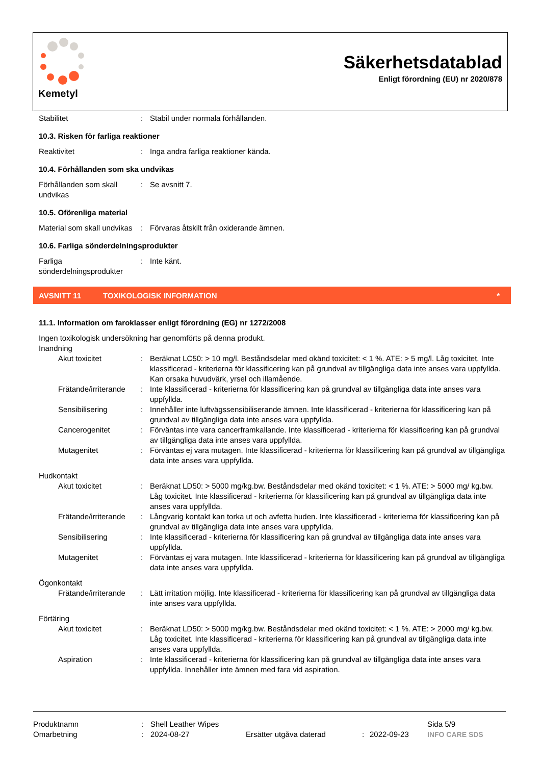Kemetyl
Säkerhetsdatablad
Enligt förordning (EU) nr 2020/878
Stabilitet : Stabil under normala förhållanden.
10.3. Risken för farliga reaktioner
Reaktivitet : Inga andra farliga reaktioner kända.
10.4. Förhållanden som ska undvikas
Förhållanden som skall undvikas
: Se avsnitt 7.
10.5. Oförenliga material
Material som skall undvikas
: Förvaras åtskilt från oxiderande ämnen.
10.6. Farliga sönderdelningsprodukter
Farliga sönderdelningsprodukter
: Inte känt.
AVSNITT 11 TOXIKOLOGISK INFORMATION *
11.1. Information om faroklasser enligt förordning (EG) nr 1272/2008
Ingen toxikologisk undersökning har genomförts på denna produkt.
Inandning
Akut toxicitet : Beräknat LC50: > 10 mg/l. Beståndsdelar med okänd toxicitet: < 1 %. ATE: > 5 mg/l. Låg toxicitet. Inte klassificerad - kriterierna för klassificering kan på grundval av tillgängliga data inte anses vara uppfyllda. Kan orsaka huvudvärk, yrsel och illamående.
Frätande/irriterande
: Inte klassificerad - kriterierna för klassificering kan på grundval av tillgängliga data inte anses vara uppfyllda.
Sensibilisering : Innehåller inte luftvägssensibiliserande ämnen. Inte klassificerad - kriterierna för klassificering kan på grundval av tillgängliga data inte anses vara uppfyllda.
Cancerogenitet : Förväntas inte vara cancerframkallande. Inte klassificerad - kriterierna för klassificering kan på grundval av tillgängliga data inte anses vara uppfyllda.
Mutagenitet : Förväntas ej vara mutagen. Inte klassificerad - kriterierna för klassificering kan på grundval av tillgängliga data inte anses vara uppfyllda.
Hudkontakt
Akut toxicitet : Beräknat LD50: > 5000 mg/kg.bw. Beståndsdelar med okänd toxicitet: < 1 %. ATE: > 5000 mg/ kg.bw. Låg toxicitet. Inte klassificerad - kriterierna för klassificering kan på grundval av tillgängliga data inte anses vara uppfyllda.
Frätande/irriterande
: Långvarig kontakt kan torka ut och avfetta huden. Inte klassificerad - kriterierna för klassificering kan på grundval av tillgängliga data inte anses vara uppfyllda.
Sensibilisering : Inte klassificerad - kriterierna för klassificering kan på grundval av tillgängliga data inte anses vara uppfyllda.
Mutagenitet : Förväntas ej vara mutagen. Inte klassificerad - kriterierna för klassificering kan på grundval av tillgängliga data inte anses vara uppfyllda.
Ögonkontakt
Frätande/irriterande
: Lätt irritation möjlig. Inte klassificerad - kriterierna för klassificering kan på grundval av tillgängliga data inte anses vara uppfyllda.
Förtäring
Akut toxicitet : Beräknat LD50: > 5000 mg/kg.bw. Beståndsdelar med okänd toxicitet: < 1 %. ATE: > 2000 mg/ kg.bw. Låg toxicitet. Inte klassificerad - kriterierna för klassificering kan på grundval av tillgängliga data inte anses vara uppfyllda.
Aspiration : Inte klassificerad - kriterierna för klassificering kan på grundval av tillgängliga data inte anses vara uppfyllda. Innehåller inte ämnen med fara vid aspiration.
Produktnamn : Shell Leather Wipes Sida 5/9
Omarbetning : 2024-08-27 Ersätter utgåva daterad : 2022-09-23 INFO CARE SDS